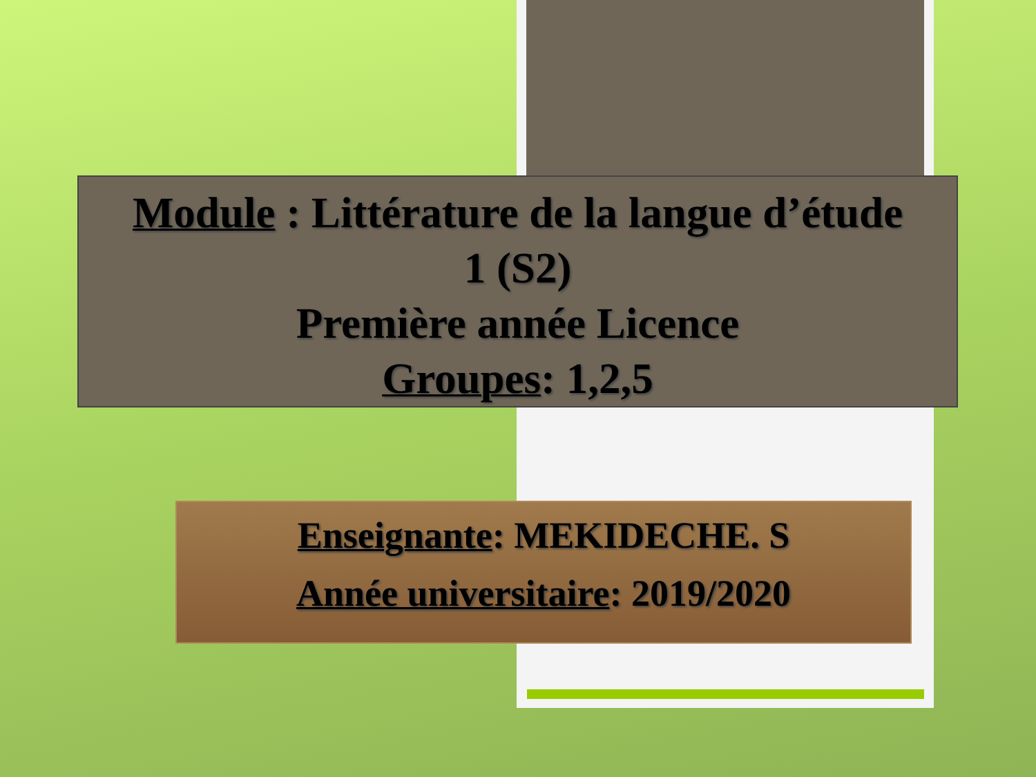Module : Littérature de la langue d’étude
1 (S2)
Première année Licence
Groupes: 1,2,5
Enseignante: MEKIDECHE. S
Année universitaire: 2019/2020